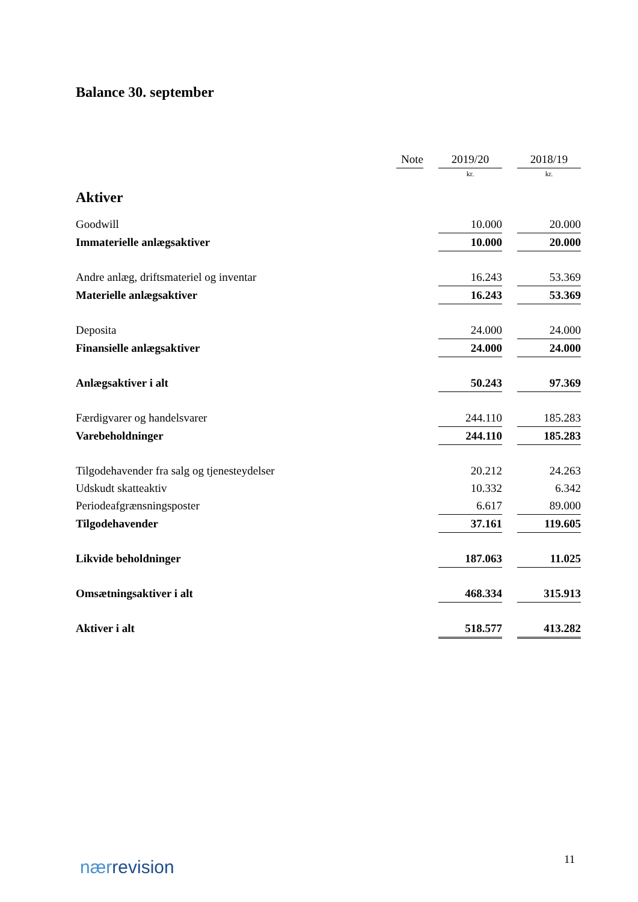Balance 30. september
| | Note | | 2019/20 | | 2018/19 |
| --- | --- | --- | --- | --- | --- |
| | | | kr. | | kr. |
| Aktiver | | | | | |
| Goodwill | | | 10.000 | | 20.000 |
| Immaterielle anlægsaktiver | | | 10.000 | | 20.000 |
| Andre anlæg, driftsmateriel og inventar | | | 16.243 | | 53.369 |
| Materielle anlægsaktiver | | | 16.243 | | 53.369 |
| Deposita | | | 24.000 | | 24.000 |
| Finansielle anlægsaktiver | | | 24.000 | | 24.000 |
| Anlægsaktiver i alt | | | 50.243 | | 97.369 |
| Færdigvarer og handelsvarer | | | 244.110 | | 185.283 |
| Varebeholdninger | | | 244.110 | | 185.283 |
| Tilgodehavender fra salg og tjenesteydelser | | | 20.212 | | 24.263 |
| Udskudt skatteaktiv | | | 10.332 | | 6.342 |
| Periodeafgrænsningsposter | | | 6.617 | | 89.000 |
| Tilgodehavender | | | 37.161 | | 119.605 |
| Likvide beholdninger | | | 187.063 | | 11.025 |
| Omsætningsaktiver i alt | | | 468.334 | | 315.913 |
| Aktiver i alt | | | 518.577 | | 413.282 |
nærrevision 11